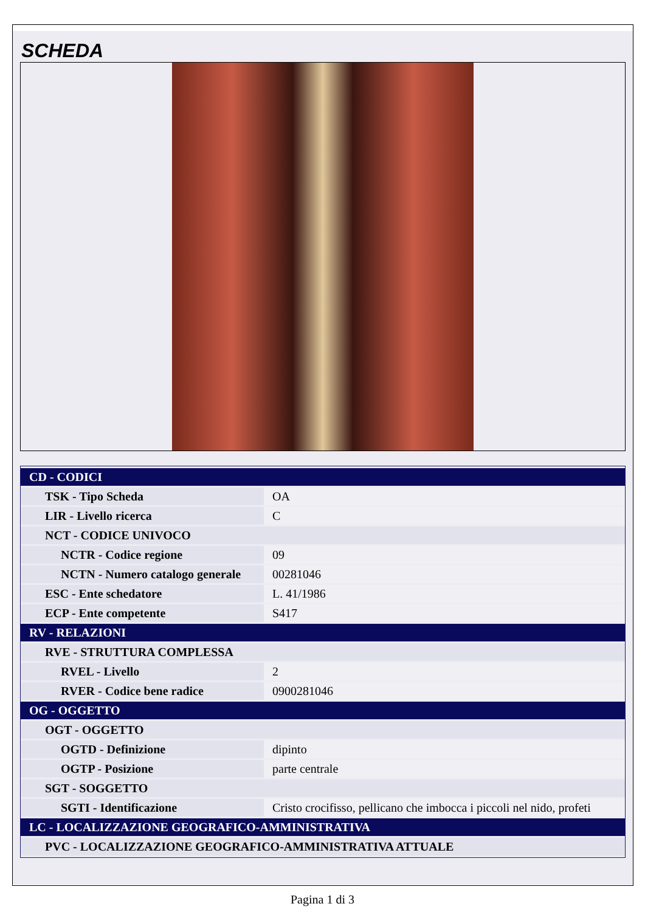SCHEDA
| CD - CODICI | |
| TSK - Tipo Scheda | OA |
| LIR - Livello ricerca | C |
| NCT - CODICE UNIVOCO | |
| NCTR - Codice regione | 09 |
| NCTN - Numero catalogo generale | 00281046 |
| ESC - Ente schedatore | L. 41/1986 |
| ECP - Ente competente | S417 |
| RV - RELAZIONI | |
| RVE - STRUTTURA COMPLESSA | |
| RVEL - Livello | 2 |
| RVER - Codice bene radice | 0900281046 |
| OG - OGGETTO | |
| OGT - OGGETTO | |
| OGTD - Definizione | dipinto |
| OGTP - Posizione | parte centrale |
| SGT - SOGGETTO | |
| SGTI - Identificazione | Cristo crocifisso, pellicano che imbocca i piccoli nel nido, profeti |
| LC - LOCALIZZAZIONE GEOGRAFICO-AMMINISTRATIVA | |
| PVC - LOCALIZZAZIONE GEOGRAFICO-AMMINISTRATIVA ATTUALE | |
Pagina 1 di 3